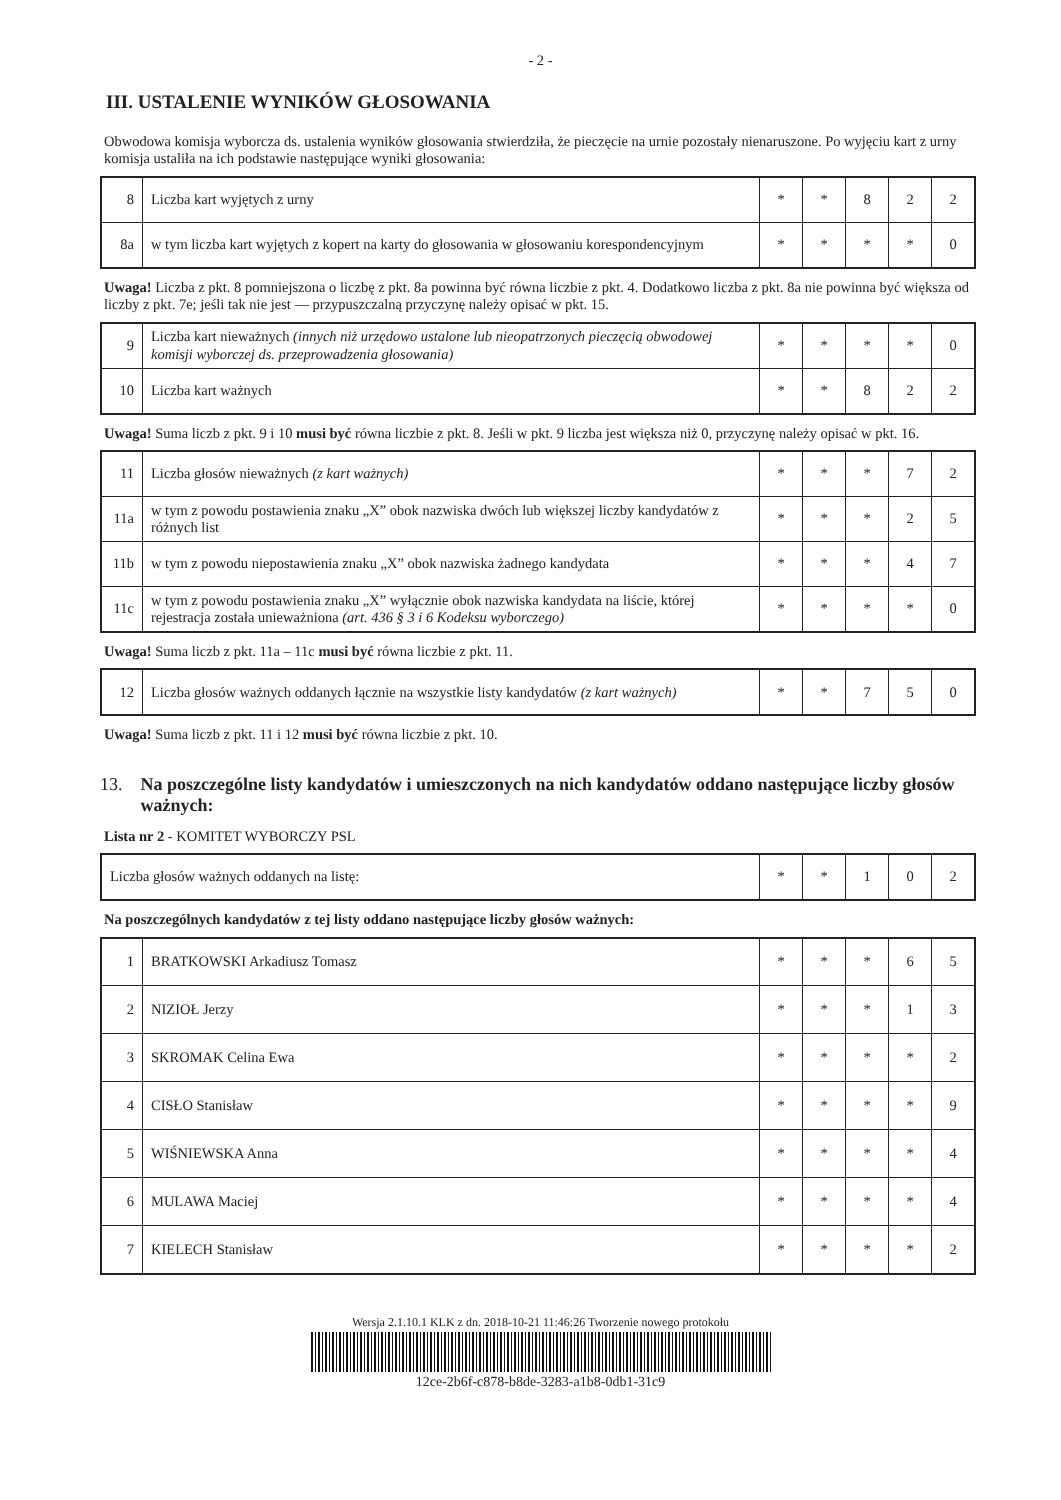- 2 -
III. USTALENIE WYNIKÓW GŁOSOWANIA
Obwodowa komisja wyborcza ds. ustalenia wyników głosowania stwierdziła, że pieczęcie na urnie pozostały nienaruszone. Po wyjęciu kart z urny komisja ustaliła na ich podstawie następujące wyniki głosowania:
| 8 | Liczba kart wyjętych z urny | * | * | 8 | 2 | 2 |
| 8a | w tym liczba kart wyjętych z kopert na karty do głosowania w głosowaniu korespondencyjnym | * | * | * | * | 0 |
Uwaga! Liczba z pkt. 8 pomniejszona o liczbę z pkt. 8a powinna być równa liczbie z pkt. 4. Dodatkowo liczba z pkt. 8a nie powinna być większa od liczby z pkt. 7e; jeśli tak nie jest — przypuszczalną przyczynę należy opisać w pkt. 15.
| 9 | Liczba kart nieważnych (innych niż urzędowo ustalone lub nieopatrzonych pieczęcią obwodowej komisji wyborczej ds. przeprowadzenia głosowania) | * | * | * | * | 0 |
| 10 | Liczba kart ważnych | * | * | 8 | 2 | 2 |
Uwaga! Suma liczb z pkt. 9 i 10 musi być równa liczbie z pkt. 8. Jeśli w pkt. 9 liczba jest większa niż 0, przyczynę należy opisać w pkt. 16.
| 11 | Liczba głosów nieważnych (z kart ważnych) | * | * | * | 7 | 2 |
| 11a | w tym z powodu postawienia znaku „X” obok nazwiska dwóch lub większej liczby kandydatów z różnych list | * | * | * | 2 | 5 |
| 11b | w tym z powodu niepostawienia znaku „X” obok nazwiska żadnego kandydata | * | * | * | 4 | 7 |
| 11c | w tym z powodu postawienia znaku „X” wyłącznie obok nazwiska kandydata na liście, której rejestracja została unieważniona (art. 436 § 3 i 6 Kodeksu wyborczego) | * | * | * | * | 0 |
Uwaga! Suma liczb z pkt. 11a – 11c musi być równa liczbie z pkt. 11.
| 12 | Liczba głosów ważnych oddanych łącznie na wszystkie listy kandydatów (z kart ważnych) | * | * | 7 | 5 | 0 |
Uwaga! Suma liczb z pkt. 11 i 12 musi być równa liczbie z pkt. 10.
13. Na poszczególne listy kandydatów i umieszczonych na nich kandydatów oddano następujące liczby głosów ważnych:
Lista nr 2 - KOMITET WYBORCZY PSL
| Liczba głosów ważnych oddanych na listę: | * | * | 1 | 0 | 2 |
Na poszczególnych kandydatów z tej listy oddano następujące liczby głosów ważnych:
| 1 | BRATKOWSKI Arkadiusz Tomasz | * | * | * | 6 | 5 |
| 2 | NIZIOŁ Jerzy | * | * | * | 1 | 3 |
| 3 | SKROMAK Celina Ewa | * | * | * | * | 2 |
| 4 | CISŁO Stanisław | * | * | * | * | 9 |
| 5 | WIŚNIEWSKA Anna | * | * | * | * | 4 |
| 6 | MULAWA Maciej | * | * | * | * | 4 |
| 7 | KIELECH Stanisław | * | * | * | * | 2 |
Wersja 2.1.10.1 KLK z dn. 2018-10-21 11:46:26 Tworzenie nowego protokołu
12ce-2b6f-c878-b8de-3283-a1b8-0db1-31c9